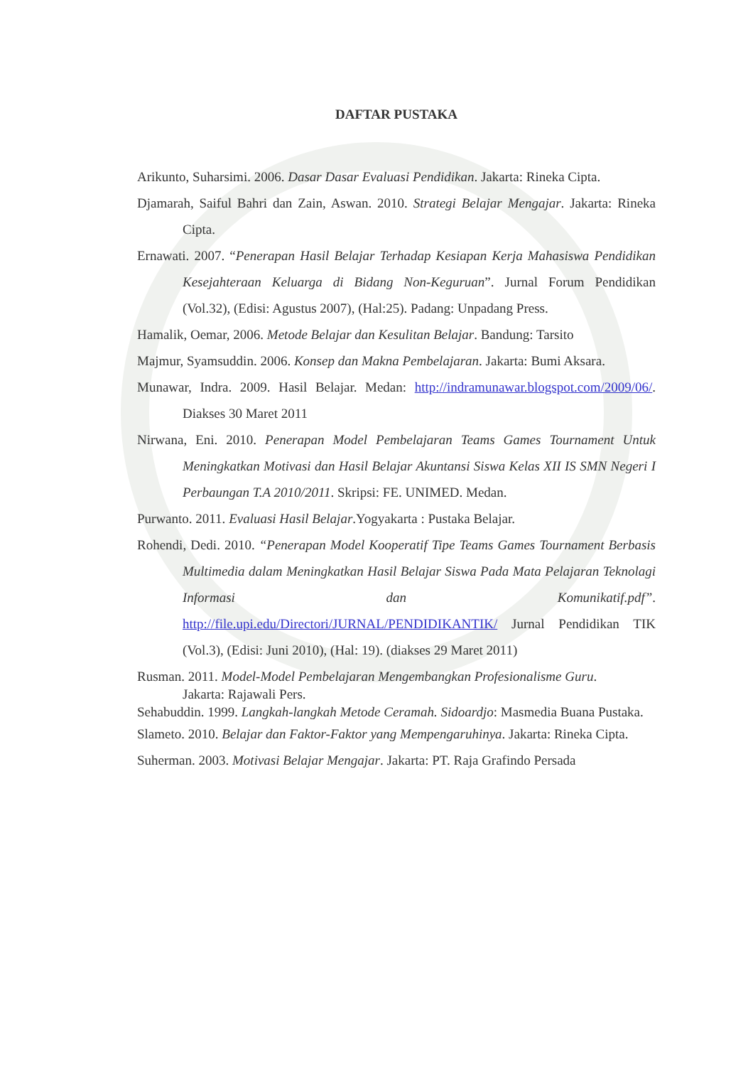DAFTAR PUSTAKA
Arikunto, Suharsimi. 2006. Dasar Dasar Evaluasi Pendidikan. Jakarta: Rineka Cipta.
Djamarah, Saiful Bahri dan Zain, Aswan. 2010. Strategi Belajar Mengajar. Jakarta: Rineka Cipta.
Ernawati. 2007. “Penerapan Hasil Belajar Terhadap Kesiapan Kerja Mahasiswa Pendidikan Kesejahteraan Keluarga di Bidang Non-Keguruan”. Jurnal Forum Pendidikan (Vol.32), (Edisi: Agustus 2007), (Hal:25). Padang: Unpadang Press.
Hamalik, Oemar, 2006. Metode Belajar dan Kesulitan Belajar. Bandung: Tarsito
Majmur, Syamsuddin. 2006. Konsep dan Makna Pembelajaran. Jakarta: Bumi Aksara.
Munawar, Indra. 2009. Hasil Belajar. Medan: http://indramunawar.blogspot.com/2009/06/. Diakses 30 Maret 2011
Nirwana, Eni. 2010. Penerapan Model Pembelajaran Teams Games Tournament Untuk Meningkatkan Motivasi dan Hasil Belajar Akuntansi Siswa Kelas XII IS SMN Negeri I Perbaungan T.A 2010/2011. Skripsi: FE. UNIMED. Medan.
Purwanto. 2011. Evaluasi Hasil Belajar.Yogyakarta : Pustaka Belajar.
Rohendi, Dedi. 2010. “Penerapan Model Kooperatif Tipe Teams Games Tournament Berbasis Multimedia dalam Meningkatkan Hasil Belajar Siswa Pada Mata Pelajaran Teknolagi Informasi dan Komunikatif.pdf”. http://file.upi.edu/Directori/JURNAL/PENDIDIKANTIK/ Jurnal Pendidikan TIK (Vol.3), (Edisi: Juni 2010), (Hal: 19). (diakses 29 Maret 2011)
Rusman. 2011. Model-Model Pembelajaran Mengembangkan Profesionalisme Guru.
Jakarta: Rajawali Pers.
Sehabuddin. 1999. Langkah-langkah Metode Ceramah. Sidoardjo: Masmedia Buana Pustaka.
Slameto. 2010. Belajar dan Faktor-Faktor yang Mempengaruhinya. Jakarta: Rineka Cipta.
Suherman. 2003. Motivasi Belajar Mengajar. Jakarta: PT. Raja Grafindo Persada